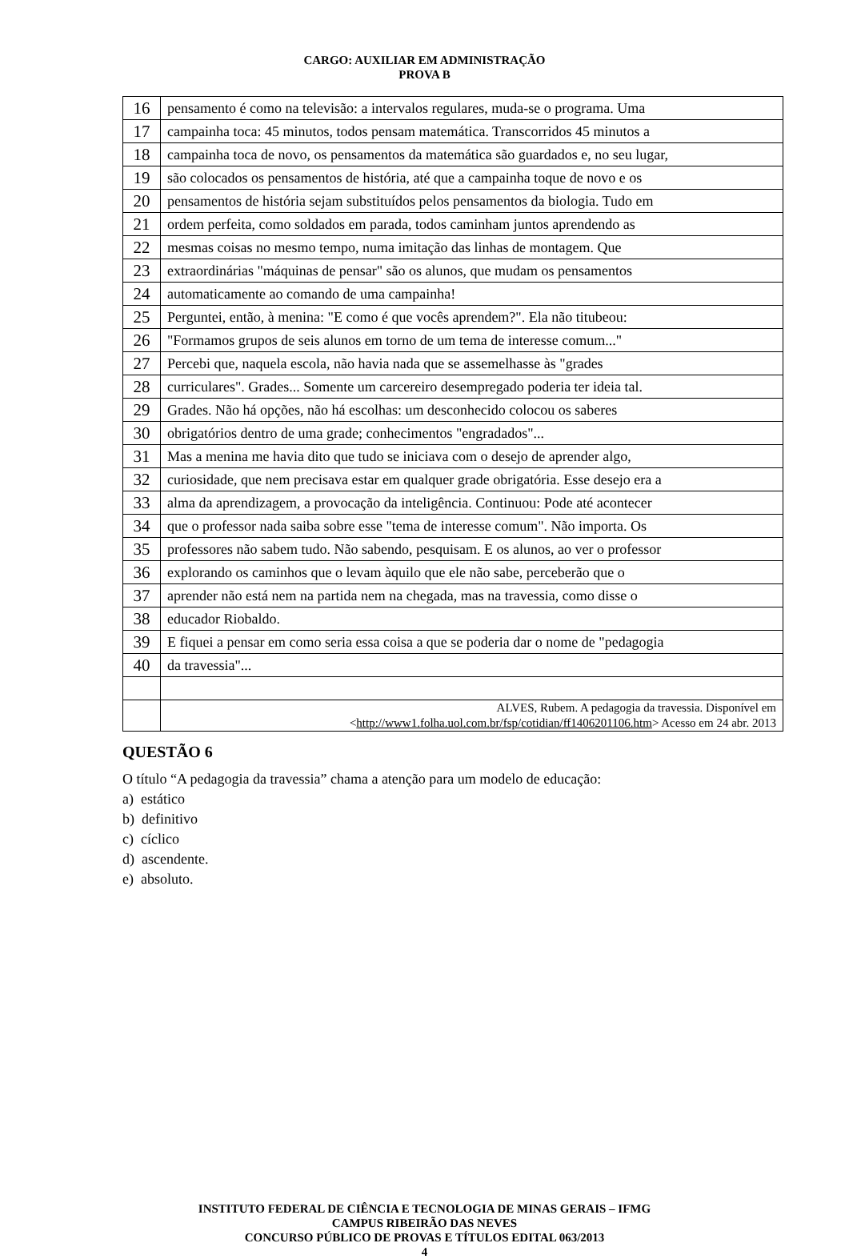CARGO: AUXILIAR EM ADMINISTRAÇÃO
PROVA B
| 16 | pensamento é como na televisão: a intervalos regulares, muda-se o programa. Uma |
| 17 | campainha toca: 45 minutos, todos pensam matemática. Transcorridos 45 minutos a |
| 18 | campainha toca de novo, os pensamentos da matemática são guardados e, no seu lugar, |
| 19 | são colocados os pensamentos de história, até que a campainha toque de novo e os |
| 20 | pensamentos de história sejam substituídos pelos pensamentos da biologia. Tudo em |
| 21 | ordem perfeita, como soldados em parada, todos caminham juntos aprendendo as |
| 22 | mesmas coisas no mesmo tempo, numa imitação das linhas de montagem. Que |
| 23 | extraordinárias "máquinas de pensar" são os alunos, que mudam os pensamentos |
| 24 | automaticamente ao comando de uma campainha! |
| 25 | Perguntei, então, à menina: "E como é que vocês aprendem?". Ela não titubeou: |
| 26 | "Formamos grupos de seis alunos em torno de um tema de interesse comum..." |
| 27 | Percebi que, naquela escola, não havia nada que se assemelhasse às "grades |
| 28 | curriculares". Grades... Somente um carcereiro desempregado poderia ter ideia tal. |
| 29 | Grades. Não há opções, não há escolhas: um desconhecido colocou os saberes |
| 30 | obrigatórios dentro de uma grade; conhecimentos "engradados"... |
| 31 | Mas a menina me havia dito que tudo se iniciava com o desejo de aprender algo, |
| 32 | curiosidade, que nem precisava estar em qualquer grade obrigatória. Esse desejo era a |
| 33 | alma da aprendizagem, a provocação da inteligência. Continuou: Pode até acontecer |
| 34 | que o professor nada saiba sobre esse "tema de interesse comum". Não importa. Os |
| 35 | professores não sabem tudo. Não sabendo, pesquisam. E os alunos, ao ver o professor |
| 36 | explorando os caminhos que o levam àquilo que ele não sabe, perceberão que o |
| 37 | aprender não está nem na partida nem na chegada, mas na travessia, como disse o |
| 38 | educador Riobaldo. |
| 39 | E fiquei a pensar em como seria essa coisa a que se poderia dar o nome de "pedagogia |
| 40 | da travessia"... |
| | ALVES, Rubem. A pedagogia da travessia. Disponível em < http://www1.folha.uol.com.br/fsp/cotidian/ff1406201106.htm > Acesso em 24 abr. 2013 |
QUESTÃO 6
O título “A pedagogia da travessia” chama a atenção para um modelo de educação:
a) estático
b) definitivo
c) cíclico
d) ascendente.
e) absoluto.
INSTITUTO FEDERAL DE CIÊNCIA E TECNOLOGIA DE MINAS GERAIS – IFMG
CAMPUS RIBEIRÃO DAS NEVES
CONCURSO PÚBLICO DE PROVAS E TÍTULOS EDITAL 063/2013
4